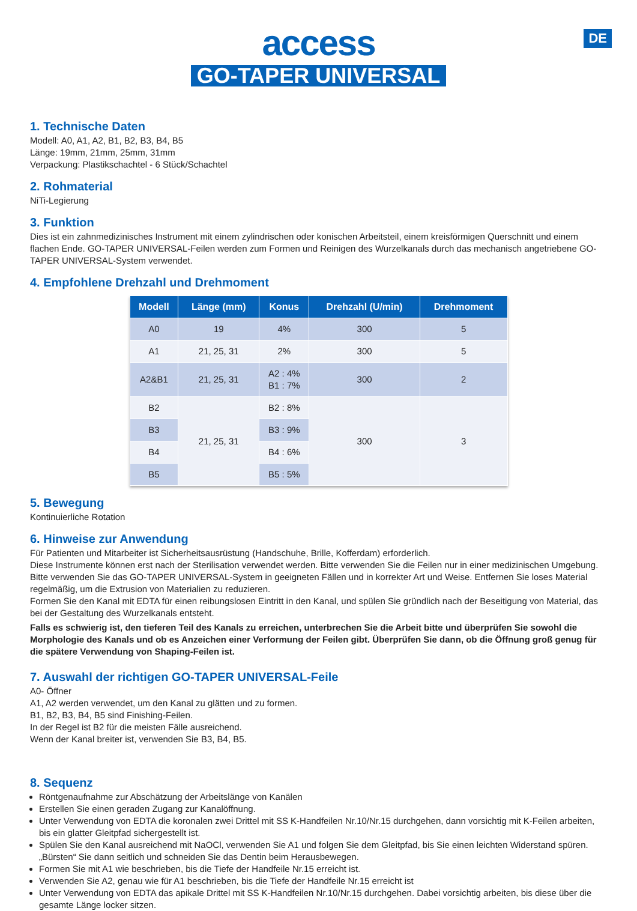DE
access
GO-TAPER UNIVERSAL
1. Technische Daten
Modell: A0, A1, A2, B1, B2, B3, B4, B5
Länge: 19mm, 21mm, 25mm, 31mm
Verpackung: Plastikschachtel - 6 Stück/Schachtel
2. Rohmaterial
NiTi-Legierung
3. Funktion
Dies ist ein zahnmedizinisches Instrument mit einem zylindrischen oder konischen Arbeitsteil, einem kreisförmigen Querschnitt und einem flachen Ende. GO-TAPER UNIVERSAL-Feilen werden zum Formen und Reinigen des Wurzelkanals durch das mechanisch angetriebene GO-TAPER UNIVERSAL-System verwendet.
4. Empfohlene Drehzahl und Drehmoment
| Modell | Länge (mm) | Konus | Drehzahl (U/min) | Drehmoment |
| --- | --- | --- | --- | --- |
| A0 | 19 | 4% | 300 | 5 |
| A1 | 21, 25, 31 | 2% | 300 | 5 |
| A2&B1 | 21, 25, 31 | A2 : 4% B1 : 7% | 300 | 2 |
| B2 | 21, 25, 31 | B2 : 8% | 300 | 3 |
| B3 | | B3 : 9% | | |
| B4 | | B4 : 6% | | |
| B5 | | B5 : 5% | | |
5. Bewegung
Kontinuierliche Rotation
6. Hinweise zur Anwendung
Für Patienten und Mitarbeiter ist Sicherheitsausrüstung (Handschuhe, Brille, Kofferdam) erforderlich.
Diese Instrumente können erst nach der Sterilisation verwendet werden. Bitte verwenden Sie die Feilen nur in einer medizinischen Umgebung.
Bitte verwenden Sie das GO-TAPER UNIVERSAL-System in geeigneten Fällen und in korrekter Art und Weise. Entfernen Sie loses Material regelmäßig, um die Extrusion von Materialien zu reduzieren.
Formen Sie den Kanal mit EDTA für einen reibungslosen Eintritt in den Kanal, und spülen Sie gründlich nach der Beseitigung von Material, das bei der Gestaltung des Wurzelkanals entsteht.
Falls es schwierig ist, den tieferen Teil des Kanals zu erreichen, unterbrechen Sie die Arbeit bitte und überprüfen Sie sowohl die Morphologie des Kanals und ob es Anzeichen einer Verformung der Feilen gibt. Überprüfen Sie dann, ob die Öffnung groß genug für die spätere Verwendung von Shaping-Feilen ist.
7. Auswahl der richtigen GO-TAPER UNIVERSAL-Feile
A0- Öffner
A1, A2 werden verwendet, um den Kanal zu glätten und zu formen.
B1, B2, B3, B4, B5 sind Finishing-Feilen.
In der Regel ist B2 für die meisten Fälle ausreichend.
Wenn der Kanal breiter ist, verwenden Sie B3, B4, B5.
8. Sequenz
Röntgenaufnahme zur Abschätzung der Arbeitslänge von Kanälen
Erstellen Sie einen geraden Zugang zur Kanalöffnung.
Unter Verwendung von EDTA die koronalen zwei Drittel mit SS K-Handfeilen Nr.10/Nr.15 durchgehen, dann vorsichtig mit K-Feilen arbeiten, bis ein glatter Gleitpfad sichergestellt ist.
Spülen Sie den Kanal ausreichend mit NaOCl, verwenden Sie A1 und folgen Sie dem Gleitpfad, bis Sie einen leichten Widerstand spüren. „Bürsten“ Sie dann seitlich und schneiden Sie das Dentin beim Herausbewegen.
Formen Sie mit A1 wie beschrieben, bis die Tiefe der Handfeile Nr.15 erreicht ist.
Verwenden Sie A2, genau wie für A1 beschrieben, bis die Tiefe der Handfeile Nr.15 erreicht ist
Unter Verwendung von EDTA das apikale Drittel mit SS K-Handfeilen Nr.10/Nr.15 durchgehen. Dabei vorsichtig arbeiten, bis diese über die gesamte Länge locker sitzen.